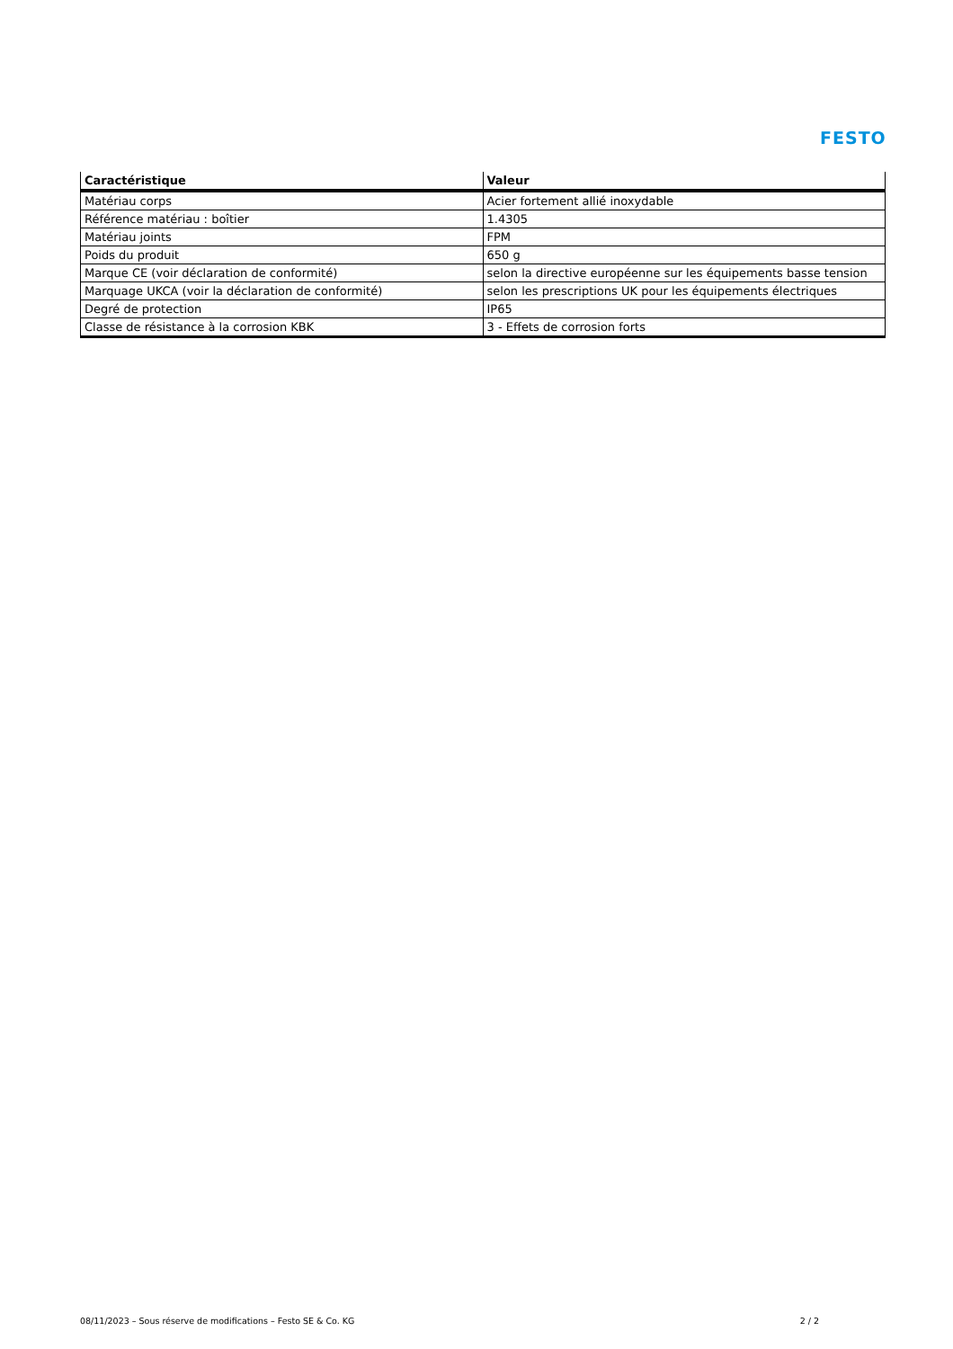FESTO
| Caractéristique | Valeur |
| --- | --- |
| Matériau corps | Acier fortement allié inoxydable |
| Référence matériau : boîtier | 1.4305 |
| Matériau joints | FPM |
| Poids du produit | 650 g |
| Marque CE (voir déclaration de conformité) | selon la directive européenne sur les équipements basse tension |
| Marquage UKCA (voir la déclaration de conformité) | selon les prescriptions UK pour les équipements électriques |
| Degré de protection | IP65 |
| Classe de résistance à la corrosion KBK | 3 - Effets de corrosion forts |
08/11/2023 – Sous réserve de modifications – Festo SE & Co. KG 2 / 2